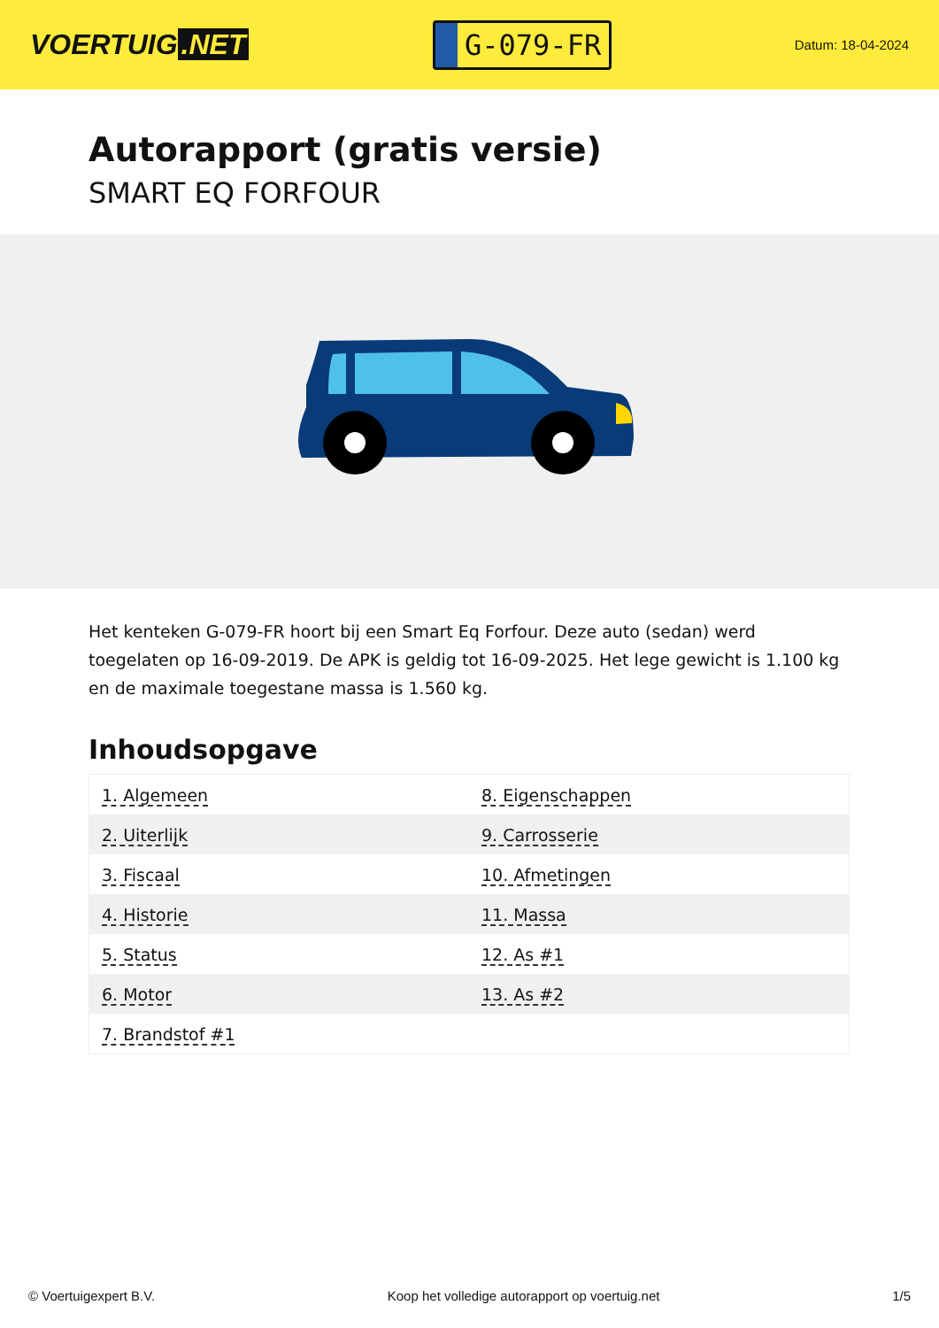VOERTUIG.NET
G-079-FR
Datum: 18-04-2024
Autorapport (gratis versie)
SMART EQ FORFOUR
Het kenteken G-079-FR hoort bij een Smart Eq Forfour. Deze auto (sedan) werd toegelaten op 16-09-2019. De APK is geldig tot 16-09-2025. Het lege gewicht is 1.100 kg en de maximale toegestane massa is 1.560 kg.
Inhoudsopgave
| 1. Algemeen | 8. Eigenschappen |
| 2. Uiterlijk | 9. Carrosserie |
| 3. Fiscaal | 10. Afmetingen |
| 4. Historie | 11. Massa |
| 5. Status | 12. As #1 |
| 6. Motor | 13. As #2 |
| 7. Brandstof #1 | |
© Voertuigexpert B.V. Koop het volledige autorapport op voertuig.net 1/5